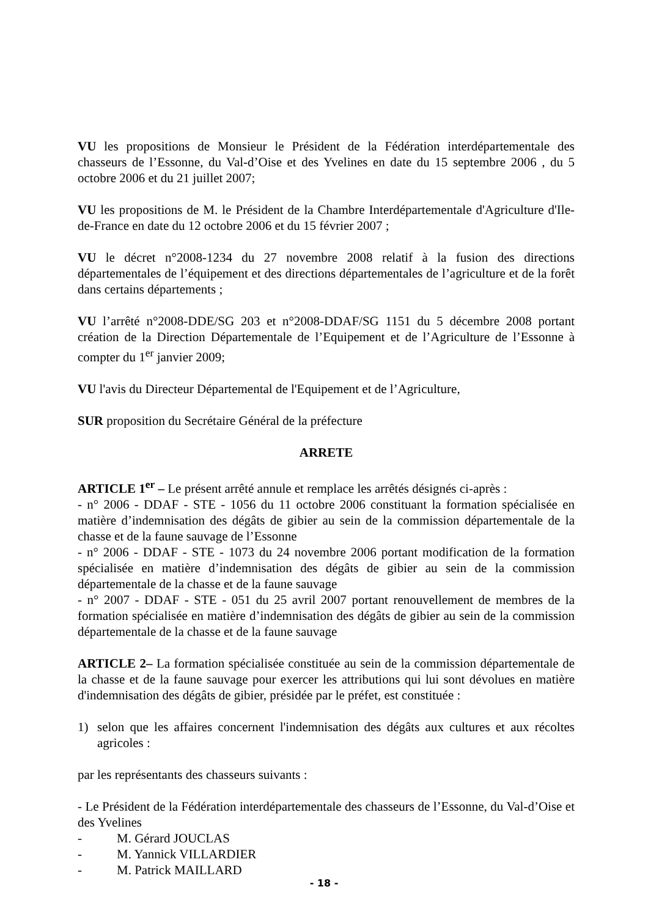VU les propositions de Monsieur le Président de la Fédération interdépartementale des chasseurs de l’Essonne, du Val-d’Oise et des Yvelines en date du 15 septembre 2006 , du 5 octobre 2006 et du 21 juillet 2007;
VU les propositions de M. le Président de la Chambre Interdépartementale d'Agriculture d'Ile-de-France en date du 12 octobre 2006 et du 15 février 2007 ;
VU le décret n°2008-1234 du 27 novembre 2008 relatif à la fusion des directions départementales de l’équipement et des directions départementales de l’agriculture et de la forêt dans certains départements ;
VU l’arrêté n°2008-DDE/SG 203 et n°2008-DDAF/SG 1151 du 5 décembre 2008 portant création de la Direction Départementale de l’Equipement et de l’Agriculture de l’Essonne à compter du 1<sup>er</sup> janvier 2009;
VU l'avis du Directeur Départemental de l'Equipement et de l’Agriculture,
SUR proposition du Secrétaire Général de la préfecture
ARRETE
ARTICLE 1<sup>er</sup> – Le présent arrêté annule et remplace les arrêtés désignés ci-après :
- n° 2006 - DDAF - STE - 1056 du 11 octobre 2006 constituant la formation spécialisée en matière d’indemnisation des dégâts de gibier au sein de la commission départementale de la chasse et de la faune sauvage de l’Essonne
- n° 2006 - DDAF - STE - 1073 du 24 novembre 2006 portant modification de la formation spécialisée en matière d’indemnisation des dégâts de gibier au sein de la commission départementale de la chasse et de la faune sauvage
- n° 2007 - DDAF - STE - 051 du 25 avril 2007 portant renouvellement de membres de la formation spécialisée en matière d’indemnisation des dégâts de gibier au sein de la commission départementale de la chasse et de la faune sauvage
ARTICLE 2– La formation spécialisée constituée au sein de la commission départementale de la chasse et de la faune sauvage pour exercer les attributions qui lui sont dévolues en matière d'indemnisation des dégâts de gibier, présidée par le préfet, est constituée :
1) selon que les affaires concernent l'indemnisation des dégâts aux cultures et aux récoltes agricoles :
par les représentants des chasseurs suivants :
- Le Président de la Fédération interdépartementale des chasseurs de l’Essonne, du Val-d’Oise et des Yvelines
- M. Gérard JOUCLAS
- M. Yannick VILLARDIER
- M. Patrick MAILLARD
- 18 -